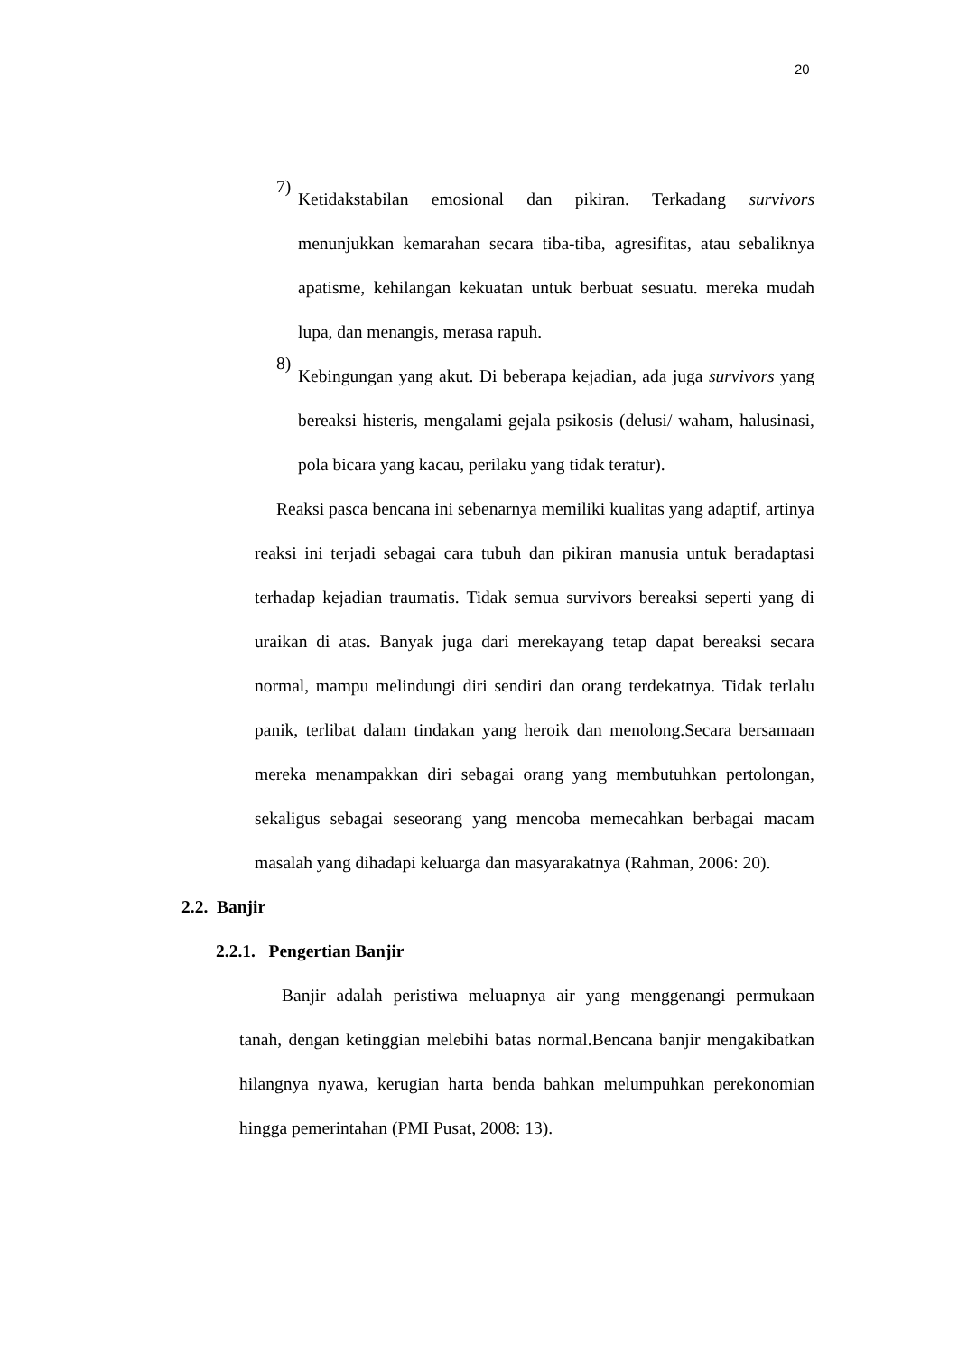20
7)
Ketidakstabilan emosional dan pikiran. Terkadang survivors menunjukkan kemarahan secara tiba-tiba, agresifitas, atau sebaliknya apatisme, kehilangan kekuatan untuk berbuat sesuatu. mereka mudah lupa, dan menangis, merasa rapuh.
8)
Kebingungan yang akut. Di beberapa kejadian, ada juga survivors yang bereaksi histeris, mengalami gejala psikosis (delusi/ waham, halusinasi, pola bicara yang kacau, perilaku yang tidak teratur).
Reaksi pasca bencana ini sebenarnya memiliki kualitas yang adaptif, artinya reaksi ini terjadi sebagai cara tubuh dan pikiran manusia untuk beradaptasi terhadap kejadian traumatis. Tidak semua survivors bereaksi seperti yang di uraikan di atas. Banyak juga dari merekayang tetap dapat bereaksi secara normal, mampu melindungi diri sendiri dan orang terdekatnya. Tidak terlalu panik, terlibat dalam tindakan yang heroik dan menolong.Secara bersamaan mereka menampakkan diri sebagai orang yang membutuhkan pertolongan, sekaligus sebagai seseorang yang mencoba memecahkan berbagai macam masalah yang dihadapi keluarga dan masyarakatnya (Rahman, 2006: 20).
2.2. Banjir
2.2.1. Pengertian Banjir
Banjir adalah peristiwa meluapnya air yang menggenangi permukaan tanah, dengan ketinggian melebihi batas normal.Bencana banjir mengakibatkan hilangnya nyawa, kerugian harta benda bahkan melumpuhkan perekonomian hingga pemerintahan (PMI Pusat, 2008: 13).